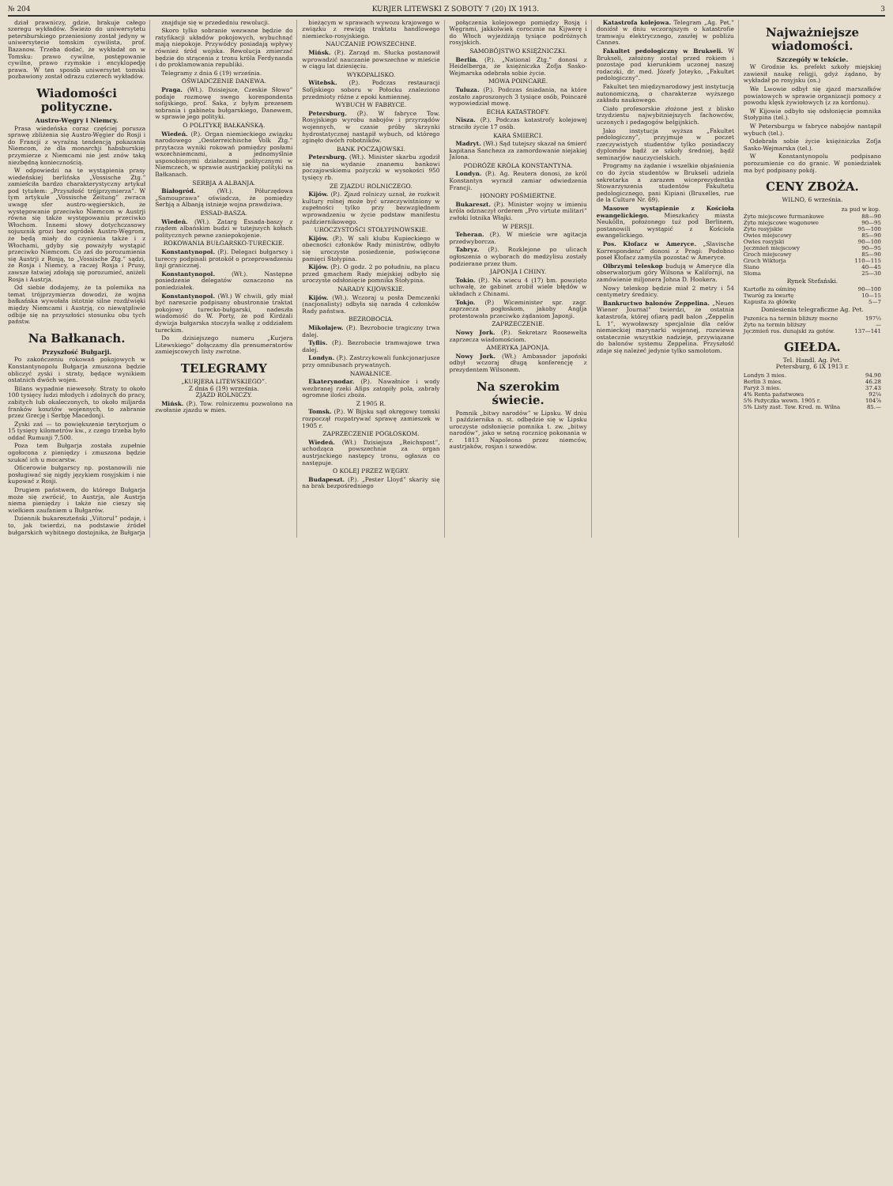№ 204 KURJER LITEWSKI Z SOBOTY 7 (20) IX 1913. 3
dział prawniczy, gdzie, brakuje całego szeregu wykładów. Świeżo do uniwersytetu petersburskiego przeniesiony został jedyny w uniwersytecie tomskim cywilista, prof. Bazanow. Trzeba dodać, że wykładał on w Tomsku: prawo cywilne, postępowanie cywilne, prawo rzymskie i encyklopedję prawa. W ten sposób uniwersytet tomski pozbawiony został odrazu czterech wykładów.
Wiadomości polityczne.
Austro-Węgry i Niemcy.
Prasa wiedeńska coraz częściej porusza sprawę zbliżenia się Austro-Węgier do Rosji i do Francji z wyraźną tendencją pokazania Niemcom, że dla monarchji habsburskiej przymierze z Niemcami nie jest znów taką niezbędną koniecznością.
W odpowiedzi na te wystąpienia prasy wiedeńskiej berlińska „Vossische Ztg.“ zamieściła bardzo charakterystyczny artykuł pod tytułem: „Przyszłość trójprzymierza“. W tym artykule „Vossische Zeitung“ zwraca uwagę sfer austro-węgierskich, że występowanie przeciwko Niemcom w Austrji równa się także występowaniu przeciwko Włochom. Innemi słowy dotychczasowy sojusznik grozi bez ogródek Austro-Węgrom, że będą miały do czynienia także i z Włochami, gdyby się poważyły wystąpić przeciwko Niemcom. Co zaś do porozumienia się Austrji z Rosją, to „Vossische Ztg.“ sądzi, że Rosja i Niemcy, a raczej Rosja i Prusy, zawsze łatwiej zdołają się porozumieć, aniżeli Rosja i Austrja.
Od siebie dodajemy, że ta polemika na temat trójprzymierza dowodzi, że wojna bałkańska wywołała istotnie silne rozdźwięki między Niemcami i Austrją, co niewątpliwie odbije się na przyszłości stosunku obu tych państw.
Na Bałkanach.
Przyszłość Bułgarji.
Po zakończeniu rokowań pokojowych w Konstantynopolu Bułgarja zmuszona będzie obliczyć zyski i straty, będące wynikiem ostatnich dwóch wojen.
Bilans wypadnie niewesoły. Straty to około 100 tysięcy ludzi młodych i zdolnych do pracy, zabitych lub okaleczonych, to około miljarda franków kosztów wojennych, to zabranie przez Grecję i Serbję Macedonji.
Zyski zaś — to powiększenie terytorjum o 15 tysięcy kilometrów kw., z czego trzeba było oddać Rumunji 7,500.
Poza tem Bułgarja została zupełnie ogołocona z pieniędzy i zmuszona będzie szukać ich u mocarstw.
Oficerowie bułgarscy np. postanowili nie posługiwać się nigdy językiem rosyjskim i nie kupować z Rosji.
Drugiem państwem, do którego Bułgarja może się zwrócić, to Austrja, ale Austrja niema pieniędzy i także nie cieszy się wielkiem zaufaniem u Bułgarów.
Dziennik bukareszteński „Viitorul“ podaje, i to, jak twierdzi, na podstawie źródeł bułgarskich wybitnego dostojnika, że Bułgarja
znajduje się w przededniu rewolucji.
Skoro tylko sobranie wezwane będzie do ratyfikacji układów pokojowych, wybuchnąć mają niepokoje. Przywódcy posiadają wpływy również śród wojska. Rewolucja zmierzać będzie do strącenia z tronu króla Ferdynanda i do proklamowania republiki.
Telegramy z dnia 6 (19) września.
OŚWIADCZENIE DANEWA.
Praga. (Wł.). Dzisiejsze, Czeskie Słowo“ podaje rozmowę swego korespondenta sofijskiego, prof. Saka, z byłym prezesem sobrania i gabinetu bułgarskiego, Danewem, w sprawie jego polityki.
O POLITYKĘ BAŁKAŃSKĄ.
Wiedeń. (P.). Organ niemieckiego związku narodowego „Oesterreichische Volk Ztg.“ przytacza wyniki rokowań pomiędzy posłami wszechniemcami, a jednomyślnie usposobionymi działaczami politycznymi w Niemczech, w sprawie austrjackiej polityki na Bałkanach.
SERBJA A ALBANJA.
Białogród. (Wł.). Półurzędowa „Samouprawa“ oświadcza, że pomiędzy Serbją a Albanją istnieje wojna prawdziwa.
ESSAD-BASZA.
Wiedeń. (Wł.). Zatarg Essada-baszy z rządem albańskim budzi w tutejszych kołach politycznych pewne zaniepokojenie.
ROKOWANIA BUŁGARSKO-TURECKIE.
Konstantynopol. (P.). Delegaci bułgarscy i tureccy podpisali protokół o przeprowadzeniu linji granicznej.
Konstantynopol. (Wł.). Następne posiedzenie delegatów oznaczono na poniedziałek.
Konstantynopol. (Wł.) W chwili, gdy miał być nareszcie podpisany obustronnie traktat pokojowy turecko-bułgarski, nadeszła wiadomość do W. Porty, że pod Kirdżali dywizja bułgarska stoczyła walkę z oddziałem tureckim.
Do dzisiejszego numeru „Kurjera Litewskiego“ dołączamy dla prenumeratorów zamiejscowych listy zwrotne.
TELEGRAMY
„KURJERA LITEWSKIEGO“.
Z dnia 6 (19) września.
ZJAZD ROLNICZY.
Mińsk. (P.). Tow. rolniczemu pozwolono na zwołanie zjazdu w mies.
bieżącym w sprawach wywozu krajowego w związku z rewizją traktatu handlowego niemiecko-rosyjskiego.
NAUCZANIE POWSZECHNE.
Mińsk. (P.). Zarząd m. Słucka postanowił wprowadzić nauczanie powszechne w mieście w ciągu lat dziesięciu.
WYKOPALISKO.
Witebsk. (P.). Podczas restauracji Sofijskiego soboru w Połocku znaleziono przedmioty różne z epoki kamiennej.
WYBUCH W FABRYCE.
Petersburg. (P.). W fabryce Tow. Rosyjskiego wyrobu nabojów i przyrządów wojennych, w czasie próby skrzynki hydrostatycznej nastąpił wybuch, od którego zginęło dwóch robotników.
BANK POCZAJOWSKI.
Petersburg. (Wł.). Minister skarbu zgodził się na wydanie znanemu bankowi poczajowskiemu pożyczki w wysokości 950 tysięcy rb.
ZE ZJAZDU ROLNICZEGO.
Kijów. (P.). Zjazd rolniczy uznał, że rozkwit kultury rolnej może być urzeczywistniony w zupełności tylko przy bezwzględnem wprowadzeniu w życie podstaw manifestu październikowego.
UROCZYSTOŚCI STOŁYPINOWSKIE.
Kijów. (P.). W sali klubu Kupieckiego w obecności członków Rady ministrów, odbyło się uroczyste posiedzenie, poświęcone pamięci Stołypina.
Kijów. (P.). O godz. 2 po południu, na placu przed gmachem Rady miejskiej odbyło się uroczyste odsłonięcie pomnika Stołypina.
NARADY KIJOWSKIE.
Kijów. (Wł.). Wczoraj u posła Demczenki (nacjonalisty) odbyła się narada 4 członków Rady państwa.
BEZROBOCIA.
Mikołajew. (P.). Bezrobocie tragiczny trwa dalej.
Tyflis. (P.). Bezrobocie tramwajowe trwa dalej.
Londyn. (P.). Zastrzykowali funkcjonarjusze przy omnibusach prywatnych.
NAWAŁNICE.
Ekaterynodar. (P.). Nawałnice i wody wezbranej rzeki Afips zatopiły pola, zabrały ogromne ilości zboża.
Z 1905 R.
Tomsk. (P.). W Bijsku sąd okręgowy tomski rozpoczął rozpatrywać sprawę zamieszek w 1905 r.
ZAPRZECZENIE POGŁOSKOM.
Wiedeń. (Wł.) Dzisiejsza „Reichspost“, uchodząca powszechnie za organ austrjackiego następcy tronu, ogłasza co następuje.
O KOLEJ PRZEZ WĘGRY.
Budapeszt. (P.). „Pester Lloyd“ skarży się na brak bezpośredniego
połączenia kolejowego pomiędzy Rosją i Węgrami, jakkolwiek corocznie na Kijwerę i do Włoch wyjeżdżają tysiące podróżnych rosyjskich.
SAMOBÓJSTWO KSIĘŻNICZKI.
Berlin. (P.). „National Ztg.“ donosi z Heidelberga, że księżniczka Zofja Sasko-Wejmarska odebrała sobie życie.
MOWA POINCARE.
Tuluza. (P.). Podczas śniadania, na które zostało zaproszonych 3 tysiące osób, Poincaré wypowiedział mowę.
ECHA KATASTROFY.
Nisza. (P.). Podczas katastrofy kolejowej straciło życie 17 osób.
KARA ŚMIERCI.
Madryt. (Wł.) Sąd tutejszy skazał na śmierć kapitana Sancheza za zamordowanie niejakiej Jalona.
PODRÓŻE KRÓLA KONSTANTYNA.
Londyn. (P.). Ag. Reutera donosi, że król Konstantyn wyraził zamiar odwiedzenia Francji.
HONORY POŚMIERTNE.
Bukareszt. (P.). Minister wojny w imieniu króla odznaczył orderem „Pro virtute militari“ zwłoki lotnika Włajki.
W PERSJI.
Teheran. (P.). W mieście wre agitacja przedwyborcza.
Tabryz. (P.). Rozklejone po ulicach ogłoszenia o wyborach do medżylisu zostały podzierane przez tłum.
JAPONJA I CHINY.
Tokio. (P.). Na wiecu 4 (17) bm. powzięto uchwałę, że gabinet zrobił wiele błędów w układach z Chinami.
Tokjo. (P.) Wiceminister spr. zagr. zaprzecza pogłoskom, jakoby Anglja protestowała przeciwko żądaniom Japonji.
ZAPRZECZENIE.
Nowy Jork. (P.). Sekretarz Roosewelta zaprzecza wiadomościom.
AMERYKA JAPONJA.
Nowy Jork. (Wł.) Ambasador japoński odbył wczoraj długą konferencję z prezydentem Wilsonem.
Na szerokim świecie.
Pomnik „bitwy narodów“ w Lipsku. W dniu 1 października n. st. odbędzie się w Lipsku uroczyste odsłonięcie pomnika t. zw. „bitwy narodów“, jako w setną rocznicę pokonania w r. 1813 Napoleona przez niemców, austrjaków, rosjan i szwedów.
Katastrofa kolejowa. Telegram „Ag. Pet.“ doniósł w dniu wczorajszym o katastrofie tramwaju elektrycznego, zaszłej w pobliżu Cannes.
Fakultet pedologiczny w Brukseli. W Brukseli, założony został przed rokiem i pozostaje pod kierunkiem uczonej naszej rodaczki, dr. med. Józefy Joteyko, „Fakultet pedologiczny“.
Fakultet ten międzynarodowy jest instytucją autonomiczną, o charakterze wyższego zakładu naukowego.
Ciało profesorskie złożone jest z blisko trzydziestu najwybitniejszych fachowców, uczonych i pedagogów belgijskich.
Jako instytucja wyższa „Fakultet pedologiczny“, przyjmuje w poczet rzeczywistych studentów tylko posiadaczy dyplomów bądź ze szkoły średniej, bądź seminarjów nauczycielskich.
Programy na żądanie i wszelkie objaśnienia co do życia studentów w Brukseli udziela sekretarka a zarazem wiceprezydentka Stowarzyszenia studentów Fakultetu pedologicznego, pani Kipiani (Bruxelles, rue de la Culture Nr. 69).
Masowe wystąpienie z Kościoła ewangelickiego. Mieszkańcy miasta Neukölln, położonego tuż pod Berlinem, postanowili wystąpić z Kościoła ewangelickiego.
Pos. Kłofacz w Ameryce. „Slavische Korrespondenz“ donosi z Pragi: Podobno poseł Kłofacz zamyśla pozostać w Ameryce.
Olbrzymi teleskop budują w Ameryce dla obserwatorjum góry Wilsona w Kalifornji, na zamówienie miljonera Johna D. Hookera.
Nowy teleskop będzie miał 2 metry i 54 centymetry średnicy.
Bankructwo balonów Zeppelina. „Neues Wiener Journal“ twierdzi, że ostatnia katastrofa, której ofiarą padł balon „Zeppelin L 1“, wywoławszy specjalnie dla celów niemieckiej marynarki wojennej, rozwiewa ostatecznie wszystkie nadzieje, przywiązane do balonów systemu Zeppelina. Przyszłość zdaje się należeć jedynie tylko samolotom.
Najważniejsze wiadomości.
Szczegóły w tekście.
W Grodnie ks. prefekt szkoły miejskiej zawiesił naukę religji, gdyż żądano, by wykładał po rosyjsku (os.)
We Lwowie odbył się zjazd marszałków powiatowych w sprawie organizacji pomocy z powodu klęsk żywiołowych (z za kordonu).
W Kijowie odbyło się odsłonięcie pomnika Stołypina (tel.).
W Petersburgu w fabryce nabojów nastąpił wybuch (tel.).
Odebrała sobie życie księżniczka Zofja Sasko-Wejmarska (tel.).
W Konstantynopolu podpisano porozumienie co do granic. W poniedziałek ma być podpisany pokój.
CENY ZBOŻA.
WILNO, 6 września.
| za pud w kop. | |
| --- | --- |
| Żyto miejscowe furmankowe | 88—90 |
| Żyto miejscowe wagonowe | 90—95 |
| Żyto rosyjskie | 95—100 |
| Owies miejscowy | 85—90 |
| Owies rosyjski | 90—100 |
| Jęczmień miejscowy | 90—95 |
| Groch miejscowy | 85—90 |
| Groch Wiktorja | 110—115 |
| Siano | 40—45 |
| Słoma | 25—30 |
Rynek Stefański.
| Kartofle za ośminę | 90—100 |
| Twaróg za kwartę | 10—15 |
| Kapusta za główkę | 5—7 |
Doniesienia telegraficzne Ag. Pet.
| Pszenica na termin bliższy mocne | 197½ |
| Żyto na termin bliższy | — |
| Jęczmień ros. dunajski za gotów. | 137—141 |
GIEŁDA.
Tel. Handl. Ag. Pet.
Petersburg, 6 IX 1913 r.
| Londyn 3 mies. | 94.90 |
| Berlin 3 mies. | 46.28 |
| Paryż 3 mies. | 37.43 |
| 4% Renta państwowa | 92⅛ |
| 5% Pożyczka wewn. 1905 r. | 104⅞ |
| 5% Listy zast. Tow. Kred. m. Wilna | 85.— |